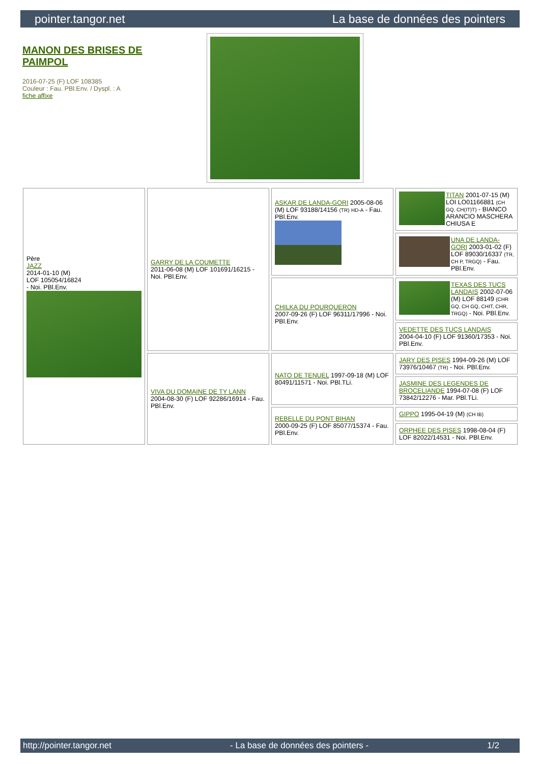pointer.tangor.net La base de données des pointers
MANON DES BRISES DE PAIMPOL
2016-07-25 (F) LOF 108385
Couleur : Fau. PBl.Env. / Dyspl. : A
fiche affixe
| Père JAZZ 2014-01-10 (M) LOF 105054/16824 - Noi. PBl.Env. | GARRY DE LA COUMETTE 2011-06-08 (M) LOF 101691/16215 - Noi. PBl.Env. | ASKAR DE LANDA-GORI 2005-08-06 (M) LOF 93188/14156 (TR) HD-A - Fau. PBl.Env. | TITAN 2001-07-15 (M) LOI LO01166881 (CH GQ, CH(IT)T) - BIANCO ARANCIO MASCHERA CHIUSA E |
| | | | UNA DE LANDA-GORI 2003-01-02 (F) LOF 89030/16337 (TR, CH P, TRGQ) - Fau. PBl.Env. |
| | | CHILKA DU POURQUERON 2007-09-26 (F) LOF 96311/17996 - Noi. PBl.Env. | TEXAS DES TUCS LANDAIS 2002-07-06 (M) LOF 88149 (CHR GQ, CH GQ, CHIT, CHR, TRGQ) - Noi. PBl.Env. |
| | | | VEDETTE DES TUCS LANDAIS 2004-04-10 (F) LOF 91360/17353 - Noi. PBl.Env. |
| | VIVA DU DOMAINE DE TY LANN 2004-08-30 (F) LOF 92286/16914 - Fau. PBl.Env. | NATO DE TENUEL 1997-09-18 (M) LOF 80491/11571 - Noi. PBl.TLi. | JARY DES PISES 1994-09-26 (M) LOF 73976/10467 (TR) - Noi. PBl.Env. |
| | | | JASMINE DES LEGENDES DE BROCELIANDE 1994-07-08 (F) LOF 73842/12276 - Mar. PBl.TLi. |
| | | REBELLE DU PONT BIHAN 2000-09-25 (F) LOF 85077/15374 - Fau. PBl.Env. | GIPPO 1995-04-19 (M) (CH IB) |
| | | | ORPHEE DES PISES 1998-08-04 (F) LOF 82022/14531 - Noi. PBl.Env. |
http://pointer.tangor.net - La base de données des pointers - 1/2